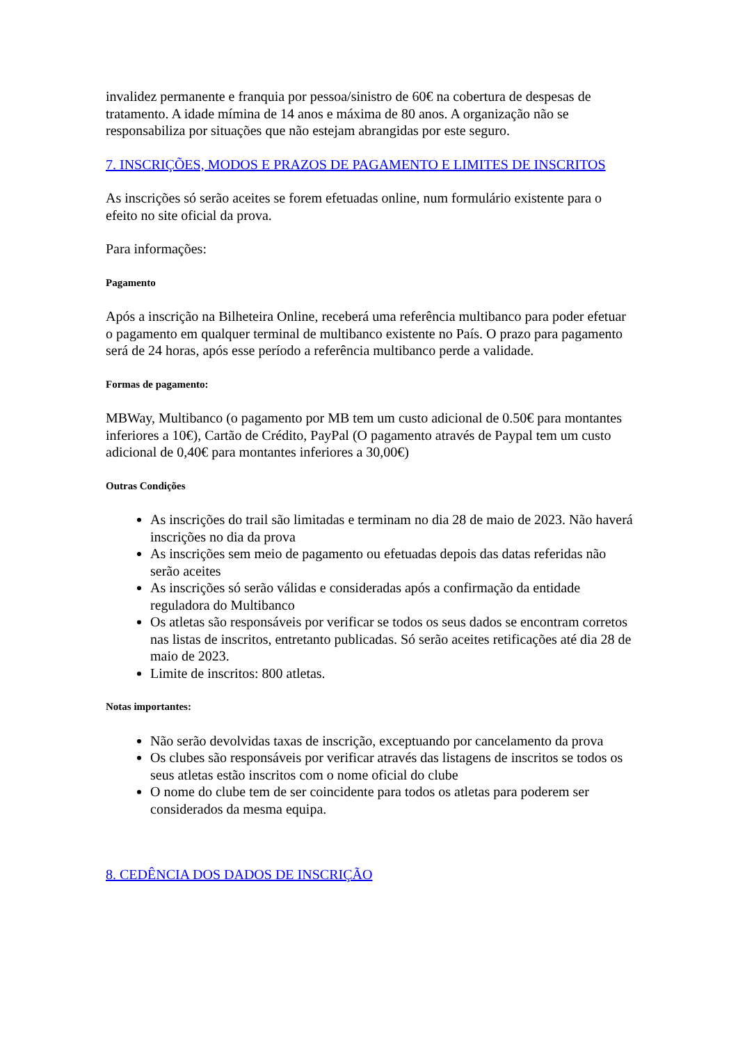invalidez permanente e franquia por pessoa/sinistro de 60€ na cobertura de despesas de tratamento. A idade mímina de 14 anos e máxima de 80 anos. A organização não se responsabiliza por situações que não estejam abrangidas por este seguro.
7. INSCRIÇÕES, MODOS E PRAZOS DE PAGAMENTO E LIMITES DE INSCRITOS
As inscrições só serão aceites se forem efetuadas online, num formulário existente para o efeito no site oficial da prova.
Para informações:
Pagamento
Após a inscrição na Bilheteira Online, receberá uma referência multibanco para poder efetuar o pagamento em qualquer terminal de multibanco existente no País. O prazo para pagamento será de 24 horas, após esse período a referência multibanco perde a validade.
Formas de pagamento:
MBWay, Multibanco (o pagamento por MB tem um custo adicional de 0.50€ para montantes inferiores a 10€), Cartão de Crédito, PayPal (O pagamento através de Paypal tem um custo adicional de 0,40€ para montantes inferiores a 30,00€)
Outras Condições
As inscrições do trail são limitadas e terminam no dia 28 de maio de 2023. Não haverá inscrições no dia da prova
As inscrições sem meio de pagamento ou efetuadas depois das datas referidas não serão aceites
As inscrições só serão válidas e consideradas após a confirmação da entidade reguladora do Multibanco
Os atletas são responsáveis por verificar se todos os seus dados se encontram corretos nas listas de inscritos, entretanto publicadas. Só serão aceites retificações até dia 28 de maio de 2023.
Limite de inscritos: 800 atletas.
Notas importantes:
Não serão devolvidas taxas de inscrição, exceptuando por cancelamento da prova
Os clubes são responsáveis por verificar através das listagens de inscritos se todos os seus atletas estão inscritos com o nome oficial do clube
O nome do clube tem de ser coincidente para todos os atletas para poderem ser considerados da mesma equipa.
8. CEDÊNCIA DOS DADOS DE INSCRIÇÃO